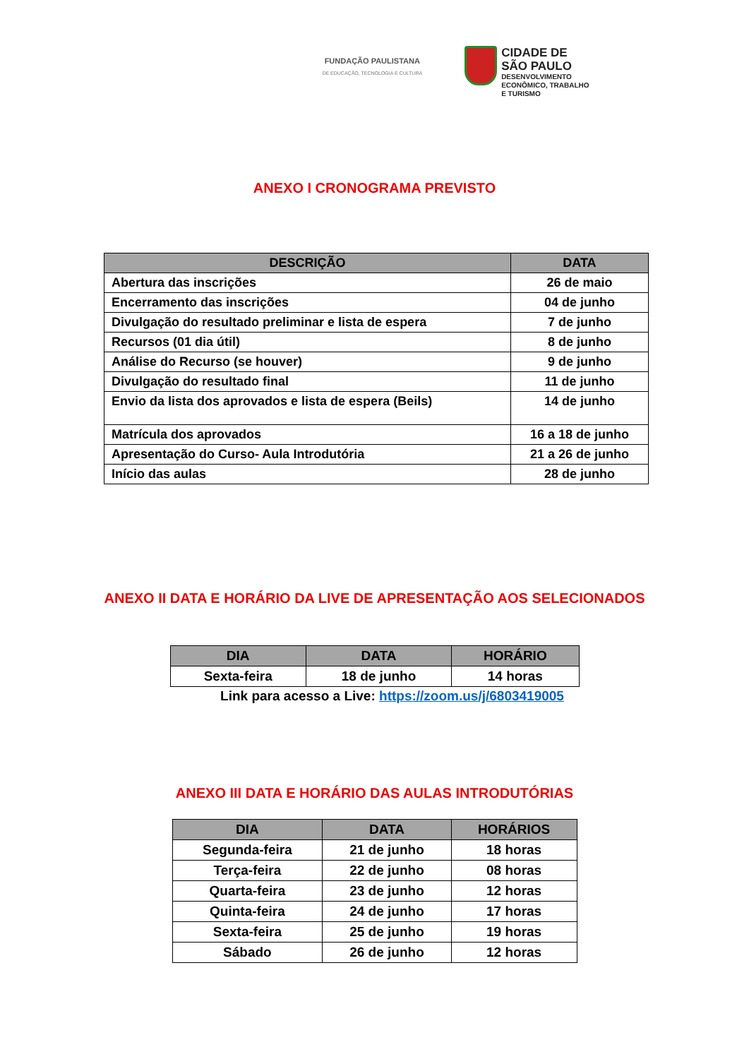FUNDAÇÃO PAULISTANA
DE EDUCAÇÃO, TECNOLOGIA E CULTURA
CIDADE DE
SÃO PAULO
DESENVOLVIMENTO
ECONÔMICO, TRABALHO
E TURISMO
ANEXO I CRONOGRAMA PREVISTO
| DESCRIÇÃO | DATA |
| --- | --- |
| Abertura das inscrições | 26 de maio |
| Encerramento das inscrições | 04 de junho |
| Divulgação do resultado preliminar e lista de espera | 7 de junho |
| Recursos (01 dia útil) | 8 de junho |
| Análise do Recurso (se houver) | 9 de junho |
| Divulgação do resultado final | 11 de junho |
| Envio da lista dos aprovados e lista de espera (Beils) | 14 de junho |
| Matrícula dos aprovados | 16 a 18 de junho |
| Apresentação do Curso- Aula Introdutória | 21 a 26 de junho |
| Início das aulas | 28 de junho |
ANEXO II DATA E HORÁRIO DA LIVE DE APRESENTAÇÃO AOS SELECIONADOS
| DIA | DATA | HORÁRIO |
| --- | --- | --- |
| Sexta-feira | 18 de junho | 14 horas |
Link para acesso a Live: https://zoom.us/j/6803419005
ANEXO III DATA E HORÁRIO DAS AULAS INTRODUTÓRIAS
| DIA | DATA | HORÁRIOS |
| --- | --- | --- |
| Segunda-feira | 21 de junho | 18 horas |
| Terça-feira | 22 de junho | 08 horas |
| Quarta-feira | 23 de junho | 12 horas |
| Quinta-feira | 24 de junho | 17 horas |
| Sexta-feira | 25 de junho | 19 horas |
| Sábado | 26 de junho | 12 horas |